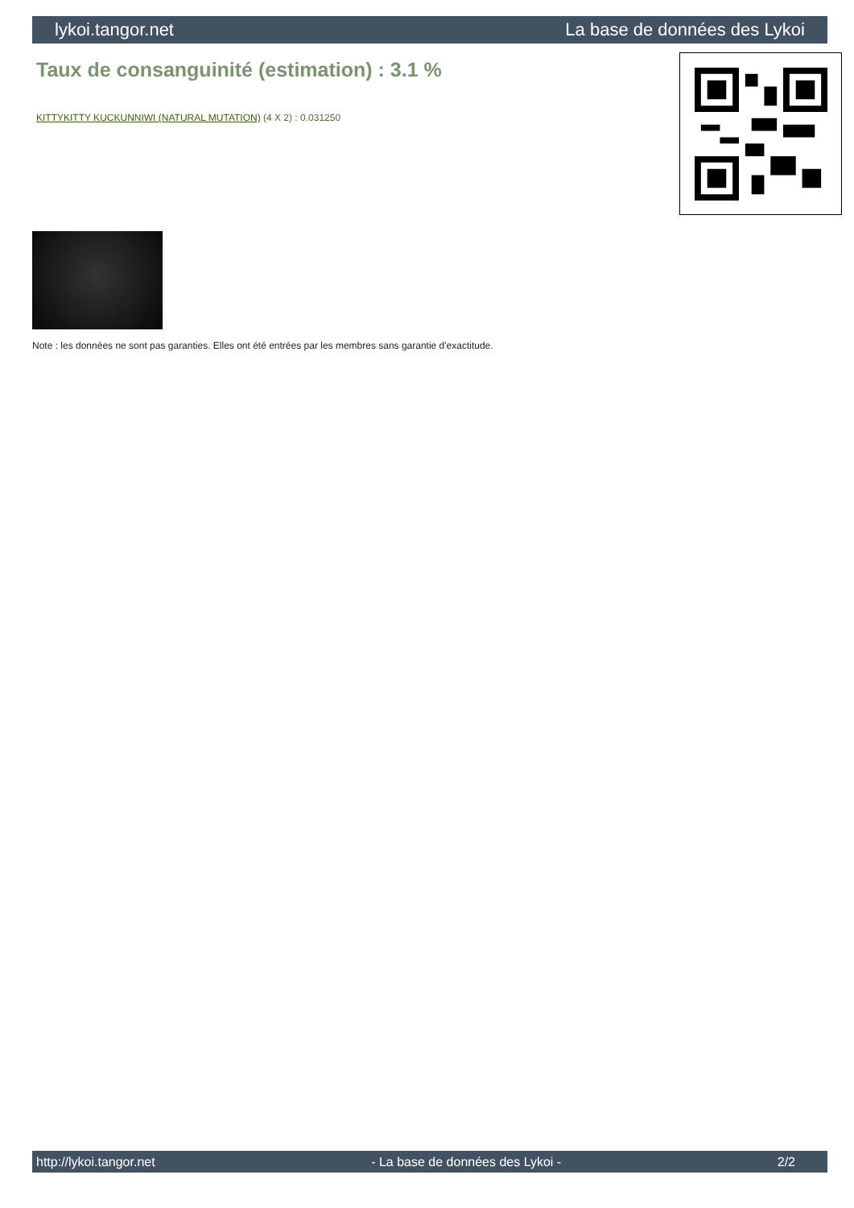lykoi.tangor.net La base de données des Lykoi
Taux de consanguinité (estimation) : 3.1 %
KITTYKITTY KUCKUNNIWI (NATURAL MUTATION) (4 X 2) : 0.031250
Note : les données ne sont pas garanties. Elles ont été entrées par les membres sans garantie d'exactitude.
http://lykoi.tangor.net - La base de données des Lykoi - 2/2